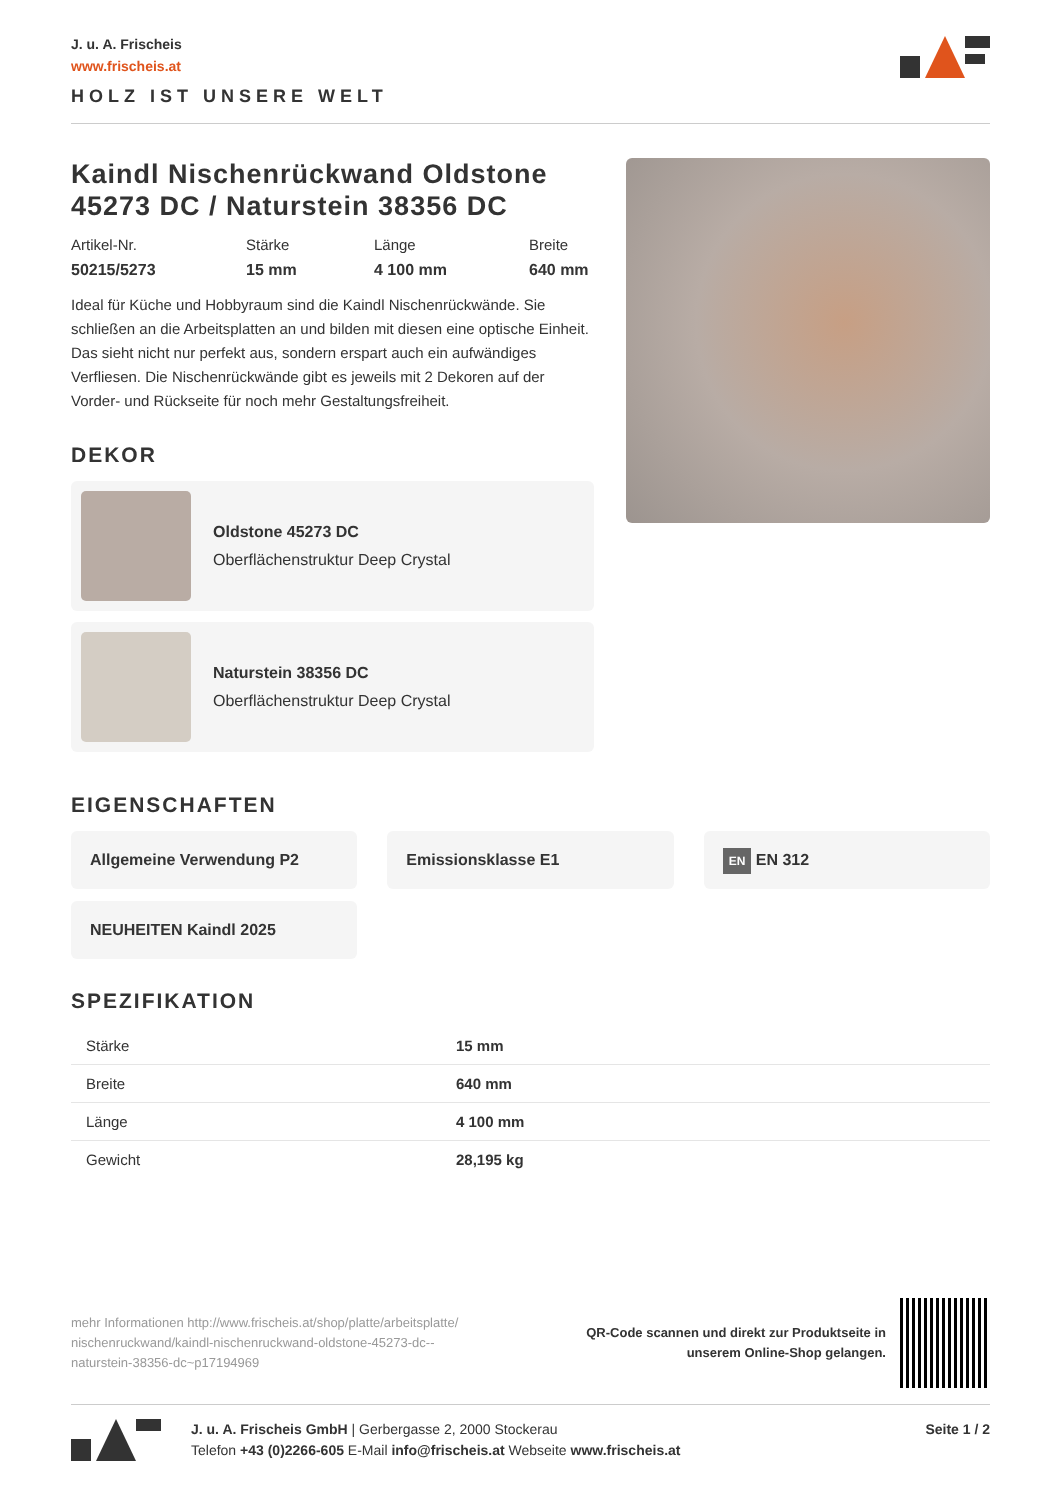J. u. A. Frischeis
www.frischeis.at
HOLZ IST UNSERE WELT
Kaindl Nischenrückwand Oldstone 45273 DC / Naturstein 38356 DC
Artikel-Nr.
50215/5273
Stärke
15 mm
Länge
4 100 mm
Breite
640 mm
Ideal für Küche und Hobbyraum sind die Kaindl Nischenrückwände. Sie schließen an die Arbeitsplatten an und bilden mit diesen eine optische Einheit. Das sieht nicht nur perfekt aus, sondern erspart auch ein aufwändiges Verfliesen. Die Nischenrückwände gibt es jeweils mit 2 Dekoren auf der Vorder- und Rückseite für noch mehr Gestaltungsfreiheit.
DEKOR
Oldstone 45273 DC
Oberflächenstruktur Deep Crystal
Naturstein 38356 DC
Oberflächenstruktur Deep Crystal
EIGENSCHAFTEN
Allgemeine Verwendung P2
Emissionsklasse E1
EN EN 312
NEUHEITEN Kaindl 2025
SPEZIFIKATION
| Stärke | 15 mm |
| Breite | 640 mm |
| Länge | 4 100 mm |
| Gewicht | 28,195 kg |
mehr Informationen http://www.frischeis.at/shop/platte/arbeitsplatte/ nischenruckwand/kaindl-nischenruckwand-oldstone-45273-dc--naturstein-38356-dc~p17194969
QR-Code scannen und direkt zur Produktseite in
unserem Online-Shop gelangen.
J. u. A. Frischeis GmbH | Gerbergasse 2, 2000 Stockerau
Telefon +43 (0)2266-605 E-Mail info@frischeis.at Webseite www.frischeis.at
Seite 1 / 2